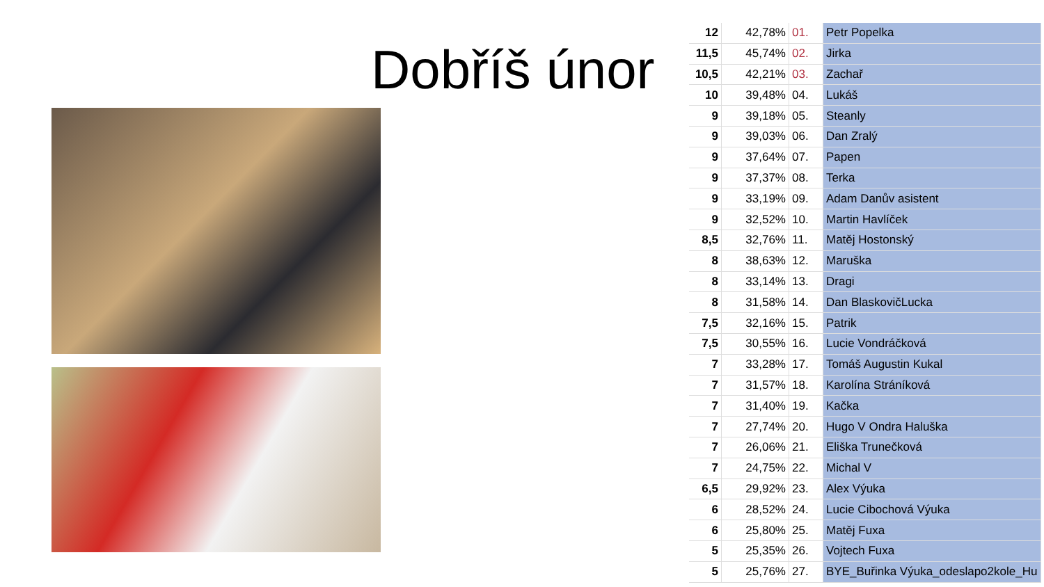Dobříš únor
| 12 | 42,78% | 01. | Petr Popelka |
| 11,5 | 45,74% | 02. | Jirka |
| 10,5 | 42,21% | 03. | Zachař |
| 10 | 39,48% | 04. | Lukáš |
| 9 | 39,18% | 05. | Steanly |
| 9 | 39,03% | 06. | Dan Zralý |
| 9 | 37,64% | 07. | Papen |
| 9 | 37,37% | 08. | Terka |
| 9 | 33,19% | 09. | Adam Danův asistent |
| 9 | 32,52% | 10. | Martin Havlíček |
| 8,5 | 32,76% | 11. | Matěj Hostonský |
| 8 | 38,63% | 12. | Maruška |
| 8 | 33,14% | 13. | Dragi |
| 8 | 31,58% | 14. | Dan BlaskovičLucka |
| 7,5 | 32,16% | 15. | Patrik |
| 7,5 | 30,55% | 16. | Lucie Vondráčková |
| 7 | 33,28% | 17. | Tomáš Augustin Kukal |
| 7 | 31,57% | 18. | Karolína Stráníková |
| 7 | 31,40% | 19. | Kačka |
| 7 | 27,74% | 20. | Hugo V Ondra Haluška |
| 7 | 26,06% | 21. | Eliška Trunečková |
| 7 | 24,75% | 22. | Michal V |
| 6,5 | 29,92% | 23. | Alex Výuka |
| 6 | 28,52% | 24. | Lucie Cibochová Výuka |
| 6 | 25,80% | 25. | Matěj Fuxa |
| 5 | 25,35% | 26. | Vojtech Fuxa |
| 5 | 25,76% | 27. | BYE_Buřinka Výuka_odeslapo2kole_Hu |